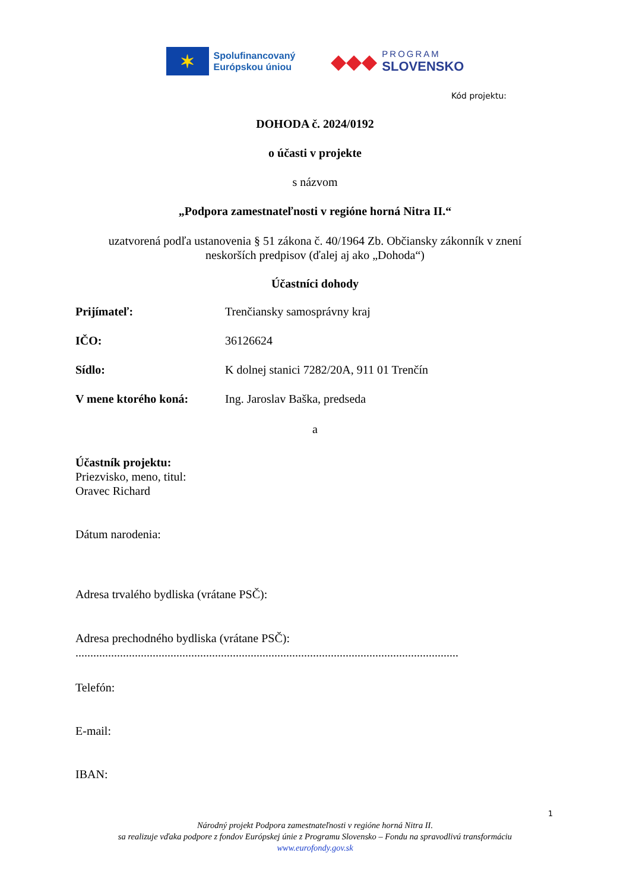✶
Spolufinancovaný
Európskou úniou
◆◆◆
PROGRAM
SLOVENSKO
Kód projektu:
DOHODA č. 2024/0192
o účasti v projekte
s názvom
„Podpora zamestnateľnosti v regióne horná Nitra II.“
uzatvorená podľa ustanovenia § 51 zákona č. 40/1964 Zb. Občiansky zákonník v znení
neskorších predpisov (ďalej aj ako „Dohoda“)
Účastníci dohody
Prijímateľ: Trenčiansky samosprávny kraj
IČO: 36126624
Sídlo: K dolnej stanici 7282/20A, 911 01 Trenčín
V mene ktorého koná: Ing. Jaroslav Baška, predseda
a
Účastník projektu:
Priezvisko, meno, titul:
Oravec Richard
Dátum narodenia:
Adresa trvalého bydliska (vrátane PSČ):
Adresa prechodného bydliska (vrátane PSČ):
.................................................................................................................................
Telefón:
E-mail:
IBAN:
1
Národný projekt Podpora zamestnateľnosti v regióne horná Nitra II.
sa realizuje vďaka podpore z fondov Európskej únie z Programu Slovensko – Fondu na spravodlivú transformáciu
www.eurofondy.gov.sk